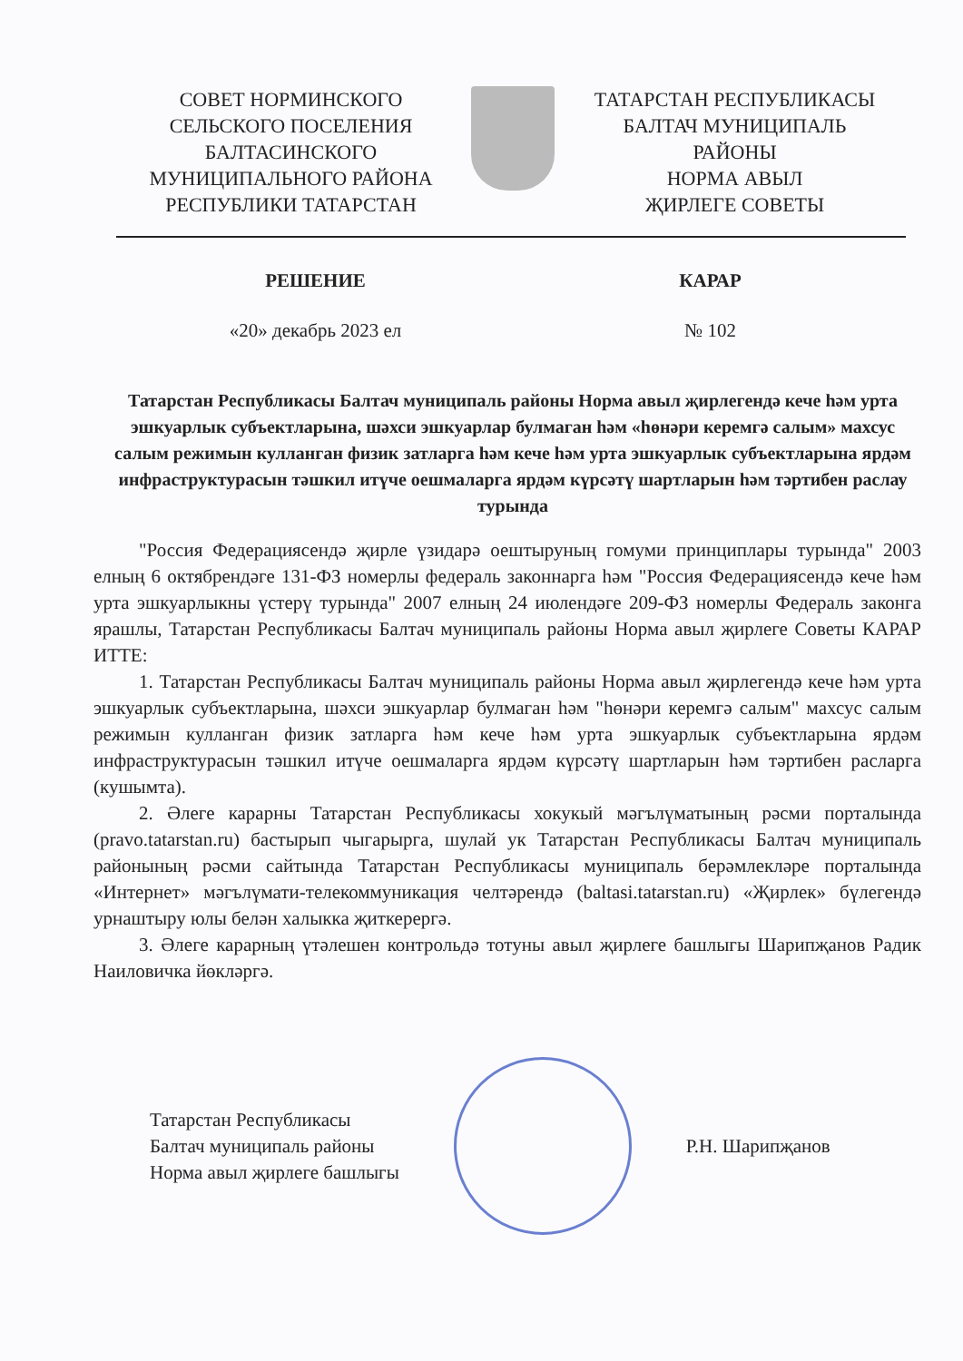СОВЕТ НОРМИНСКОГО
СЕЛЬСКОГО ПОСЕЛЕНИЯ
БАЛТАСИНСКОГО
МУНИЦИПАЛЬНОГО РАЙОНА
РЕСПУБЛИКИ ТАТАРСТАН
ТАТАРСТАН РЕСПУБЛИКАСЫ
БАЛТАЧ МУНИЦИПАЛЬ
РАЙОНЫ
НОРМА АВЫЛ
ҖИРЛЕГЕ СОВЕТЫ
РЕШЕНИЕ КАРАР
«20» декабрь 2023 ел № 102
Татарстан Республикасы Балтач муниципаль районы Норма авыл җирлегендә кече һәм урта эшкуарлык субъектларына, шәхси эшкуарлар булмаган һәм «һөнәри керемгә салым» махсус салым режимын кулланган физик затларга һәм кече һәм урта эшкуарлык субъектларына ярдәм инфраструктурасын тәшкил итүче оешмаларга ярдәм күрсәтү шартларын һәм тәртибен раслау турында
"Россия Федерациясендә җирле үзидарә оештыруның гомуми принциплары турында" 2003 елның 6 октябрендәге 131-ФЗ номерлы федераль законнарга һәм "Россия Федерациясендә кече һәм урта эшкуарлыкны үстерү турында" 2007 елның 24 июлендәге 209-ФЗ номерлы Федераль законга ярашлы, Татарстан Республикасы Балтач муниципаль районы Норма авыл җирлеге Советы КАРАР ИТТЕ:
1. Татарстан Республикасы Балтач муниципаль районы Норма авыл җирлегендә кече һәм урта эшкуарлык субъектларына, шәхси эшкуарлар булмаган һәм "һөнәри керемгә салым" махсус салым режимын кулланган физик затларга һәм кече һәм урта эшкуарлык субъектларына ярдәм инфраструктурасын тәшкил итүче оешмаларга ярдәм күрсәтү шартларын һәм тәртибен расларга (кушымта).
2. Әлеге карарны Татарстан Республикасы хокукый мәгълүматының рәсми порталында (pravo.tatarstan.ru) бастырып чыгарырга, шулай ук Татарстан Республикасы Балтач муниципаль районының рәсми сайтында Татарстан Республикасы муниципаль берәмлекләре порталында «Интернет» мәгълүмати-телекоммуникация челтәрендә (baltasi.tatarstan.ru) «Җирлек» бүлегендә урнаштыру юлы белән халыкка җиткерергә.
3. Әлеге карарның үтәлешен контрольдә тотуны авыл җирлеге башлыгы Шарипҗанов Радик Наиловичка йөкләргә.
Татарстан Республикасы
Балтач муниципаль районы
Норма авыл җирлеге башлыгы
Р.Н. Шарипҗанов